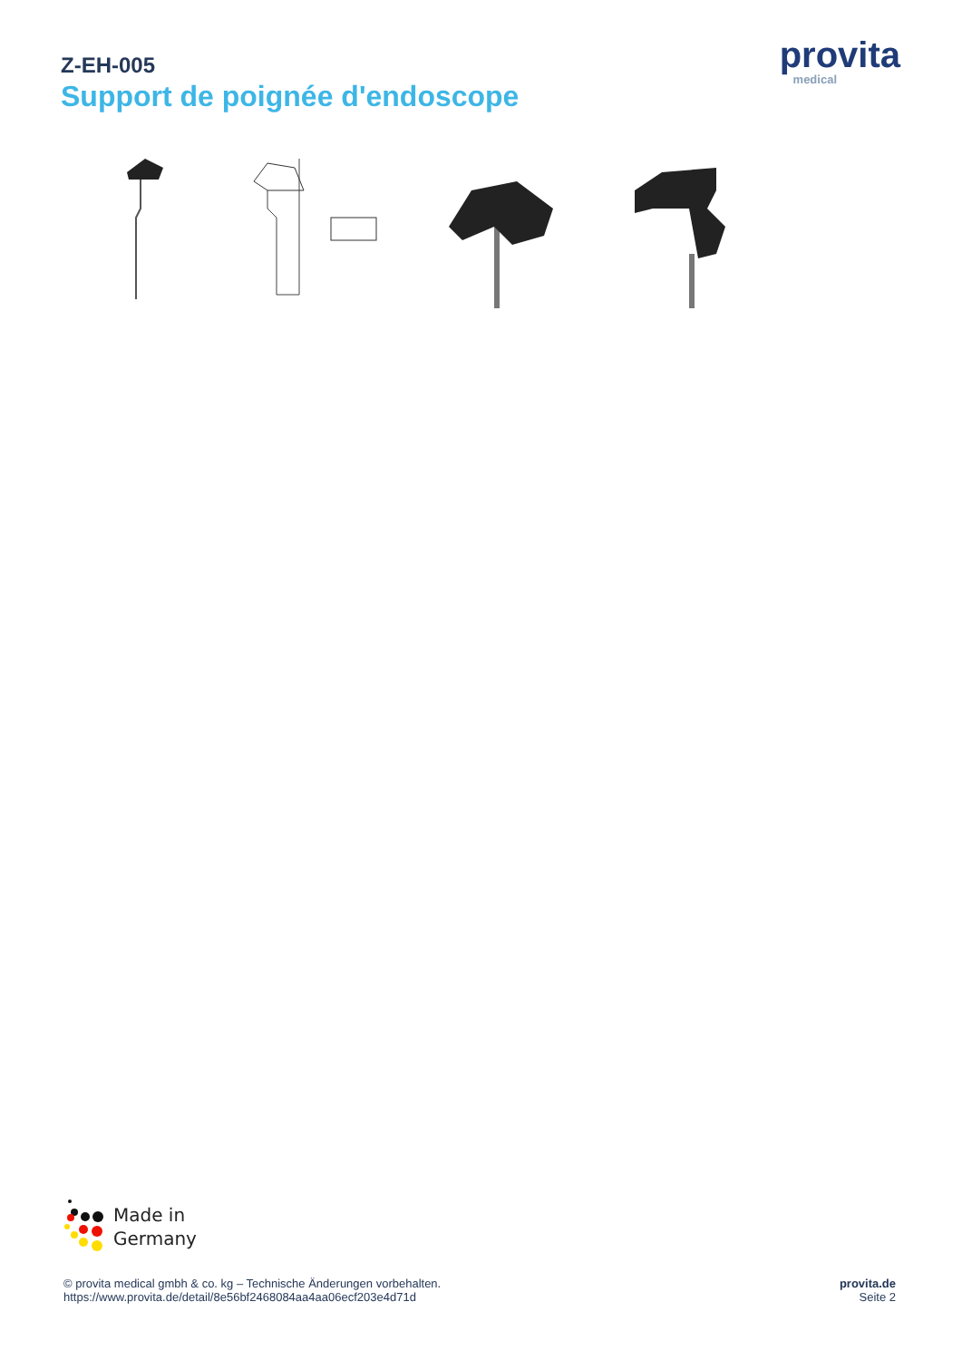Z-EH-005
Support de poignée d'endoscope
provita
medical
Made in
Germany
© provita medical gmbh & co. kg – Technische Änderungen vorbehalten.
https://www.provita.de/detail/8e56bf2468084aa4aa06ecf203e4d71d
provita.de
Seite 2